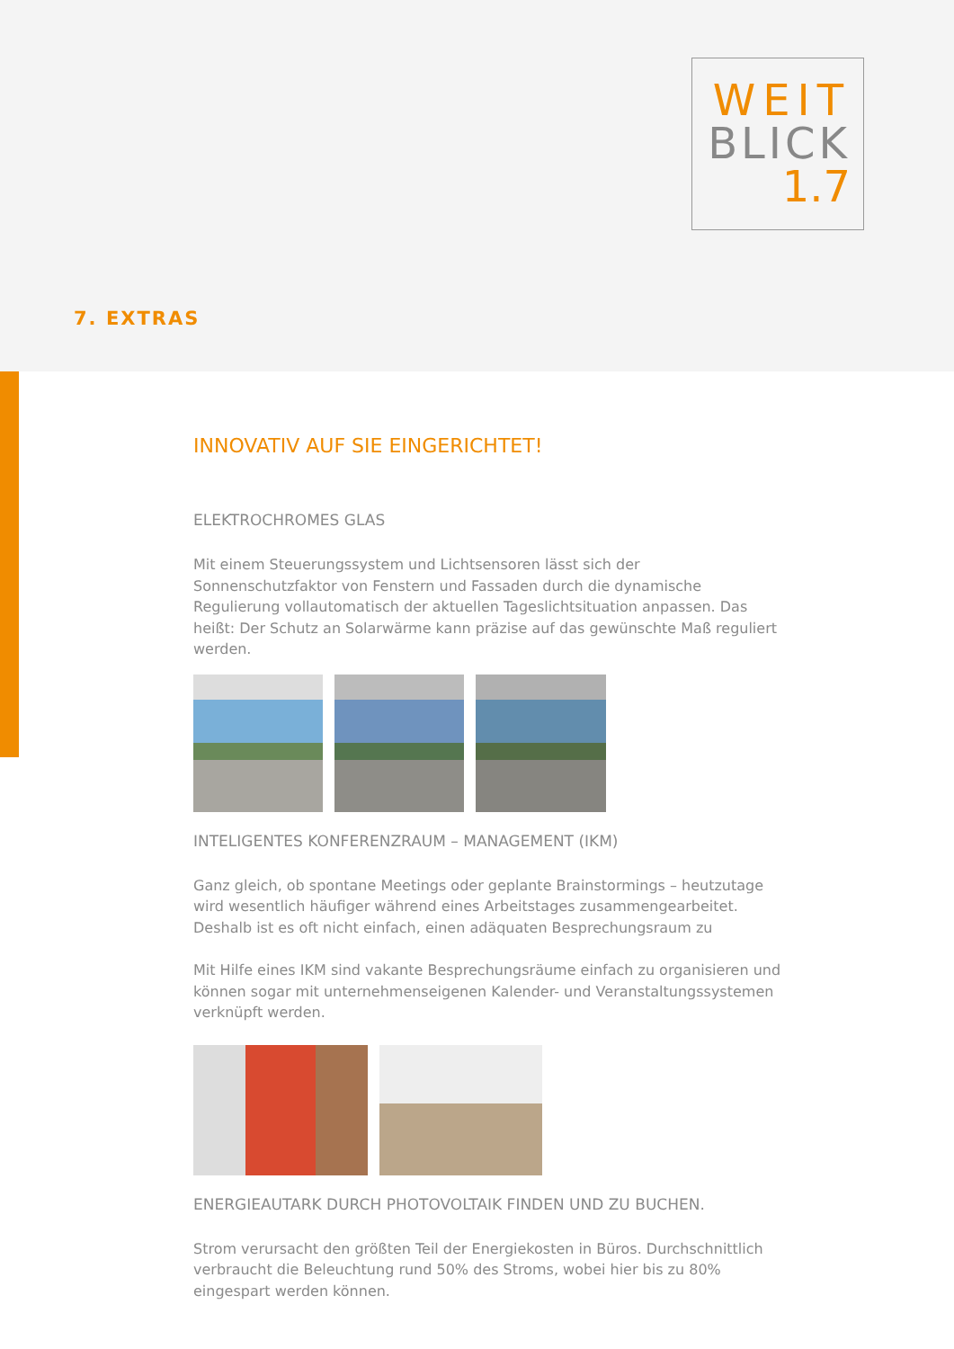WEIT
BLICK
1.7
7. EXTRAS
INNOVATIV AUF SIE EINGERICHTET!
ELEKTROCHROMES GLAS
Mit einem Steuerungssystem und Lichtsensoren lässt sich der Sonnenschutzfaktor von Fenstern und Fassaden durch die dynamische Regulierung vollautomatisch der aktuellen Tageslichtsituation anpassen. Das heißt: Der Schutz an Solarwärme kann präzise auf das gewünschte Maß reguliert werden.
INTELIGENTES KONFERENZRAUM – MANAGEMENT (IKM)
Ganz gleich, ob spontane Meetings oder geplante Brainstormings – heutzutage wird wesentlich häufiger während eines Arbeitstages zusammengearbeitet. Deshalb ist es oft nicht einfach, einen adäquaten Besprechungsraum zu
Mit Hilfe eines IKM sind vakante Besprechungsräume einfach zu organisieren und können sogar mit unternehmenseigenen Kalender- und Veranstaltungssystemen verknüpft werden.
ENERGIEAUTARK DURCH PHOTOVOLTAIK FINDEN UND ZU BUCHEN.
Strom verursacht den größten Teil der Energiekosten in Büros. Durchschnittlich verbraucht die Beleuchtung rund 50% des Stroms, wobei hier bis zu 80% eingespart werden können.